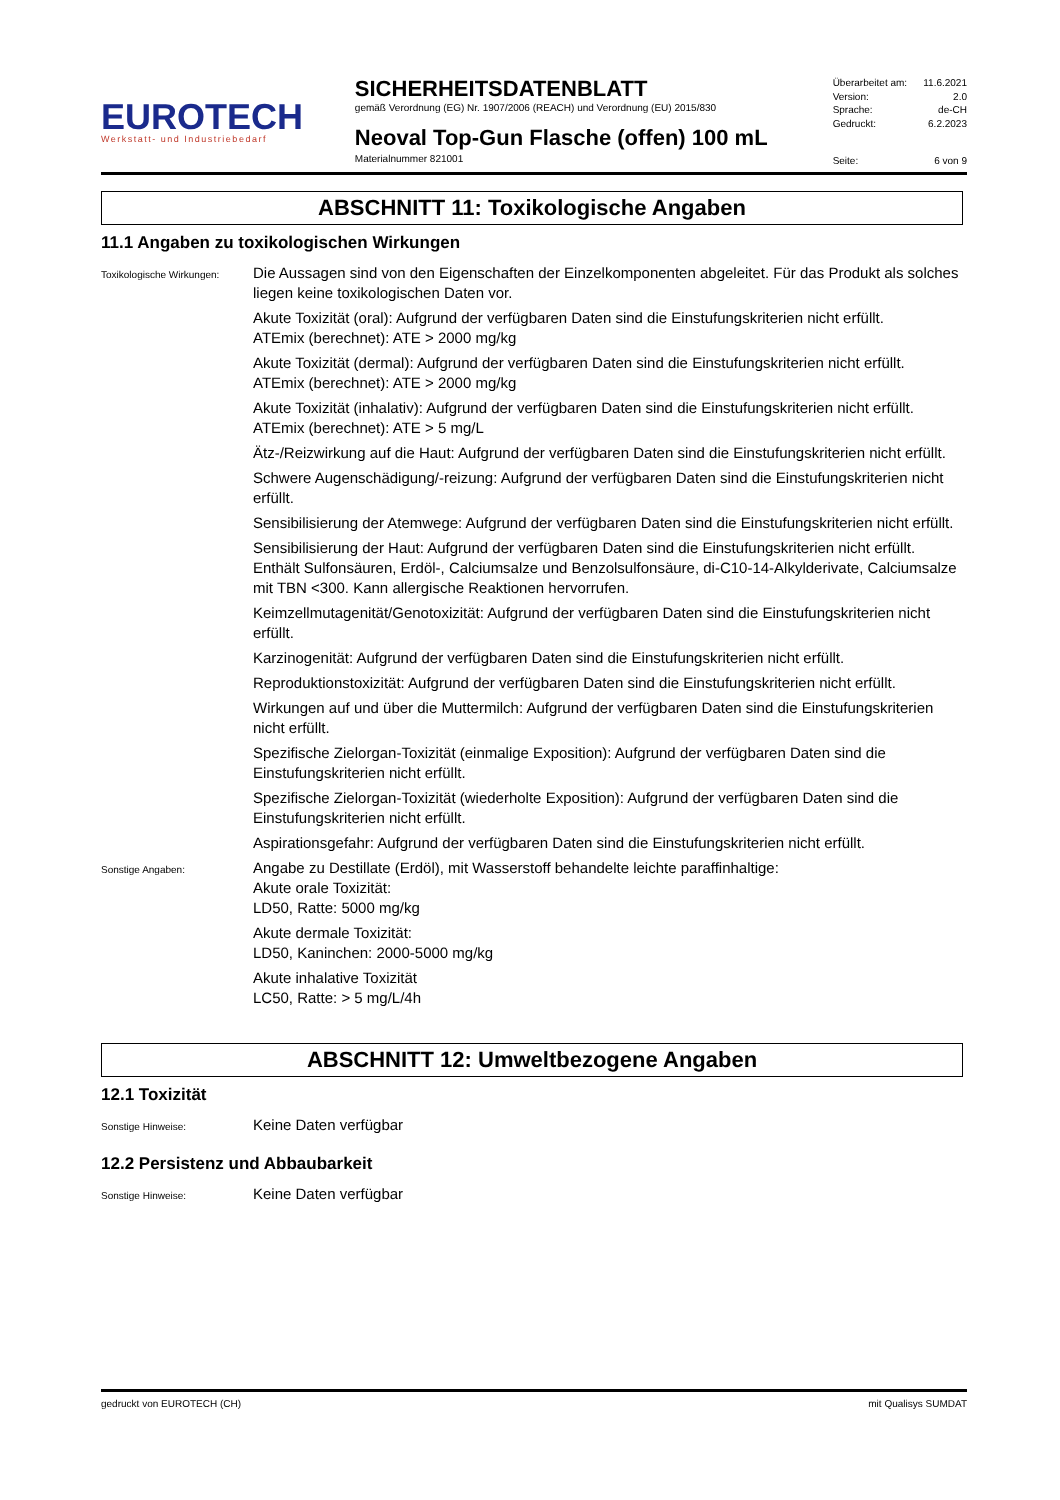EUROTECH
Werkstatt- und Industriebedarf
SICHERHEITSDATENBLATT
gemäß Verordnung (EG) Nr. 1907/2006 (REACH) und Verordnung (EU) 2015/830
Neoval Top-Gun Flasche (offen) 100 mL
Materialnummer 821001
Überarbeitet am: 11.6.2021
Version: 2.0
Sprache: de-CH
Gedruckt: 6.2.2023
Seite: 6 von 9
ABSCHNITT 11: Toxikologische Angaben
11.1 Angaben zu toxikologischen Wirkungen
Toxikologische Wirkungen:
Die Aussagen sind von den Eigenschaften der Einzelkomponenten abgeleitet. Für das Produkt als solches liegen keine toxikologischen Daten vor.
Akute Toxizität (oral): Aufgrund der verfügbaren Daten sind die Einstufungskriterien nicht erfüllt.
ATEmix (berechnet): ATE > 2000 mg/kg
Akute Toxizität (dermal): Aufgrund der verfügbaren Daten sind die Einstufungskriterien nicht erfüllt.
ATEmix (berechnet): ATE > 2000 mg/kg
Akute Toxizität (inhalativ): Aufgrund der verfügbaren Daten sind die Einstufungskriterien nicht erfüllt.
ATEmix (berechnet): ATE > 5 mg/L
Ätz-/Reizwirkung auf die Haut: Aufgrund der verfügbaren Daten sind die Einstufungskriterien nicht erfüllt.
Schwere Augenschädigung/-reizung: Aufgrund der verfügbaren Daten sind die Einstufungskriterien nicht erfüllt.
Sensibilisierung der Atemwege: Aufgrund der verfügbaren Daten sind die Einstufungskriterien nicht erfüllt.
Sensibilisierung der Haut: Aufgrund der verfügbaren Daten sind die Einstufungskriterien nicht erfüllt.
Enthält Sulfonsäuren, Erdöl-, Calciumsalze und Benzolsulfonsäure, di-C10-14-Alkylderivate, Calciumsalze mit TBN <300. Kann allergische Reaktionen hervorrufen.
Keimzellmutagenität/Genotoxizität: Aufgrund der verfügbaren Daten sind die Einstufungskriterien nicht erfüllt.
Karzinogenität: Aufgrund der verfügbaren Daten sind die Einstufungskriterien nicht erfüllt.
Reproduktionstoxizität: Aufgrund der verfügbaren Daten sind die Einstufungskriterien nicht erfüllt.
Wirkungen auf und über die Muttermilch: Aufgrund der verfügbaren Daten sind die Einstufungskriterien nicht erfüllt.
Spezifische Zielorgan-Toxizität (einmalige Exposition): Aufgrund der verfügbaren Daten sind die Einstufungskriterien nicht erfüllt.
Spezifische Zielorgan-Toxizität (wiederholte Exposition): Aufgrund der verfügbaren Daten sind die Einstufungskriterien nicht erfüllt.
Aspirationsgefahr: Aufgrund der verfügbaren Daten sind die Einstufungskriterien nicht erfüllt.
Sonstige Angaben:
Angabe zu Destillate (Erdöl), mit Wasserstoff behandelte leichte paraffinhaltige:
Akute orale Toxizität:
LD50, Ratte: 5000 mg/kg
Akute dermale Toxizität:
LD50, Kaninchen: 2000-5000 mg/kg
Akute inhalative Toxizität
LC50, Ratte: > 5 mg/L/4h
ABSCHNITT 12: Umweltbezogene Angaben
12.1 Toxizität
Sonstige Hinweise:
Keine Daten verfügbar
12.2 Persistenz und Abbaubarkeit
Sonstige Hinweise:
Keine Daten verfügbar
gedruckt von EUROTECH (CH) mit Qualisys SUMDAT